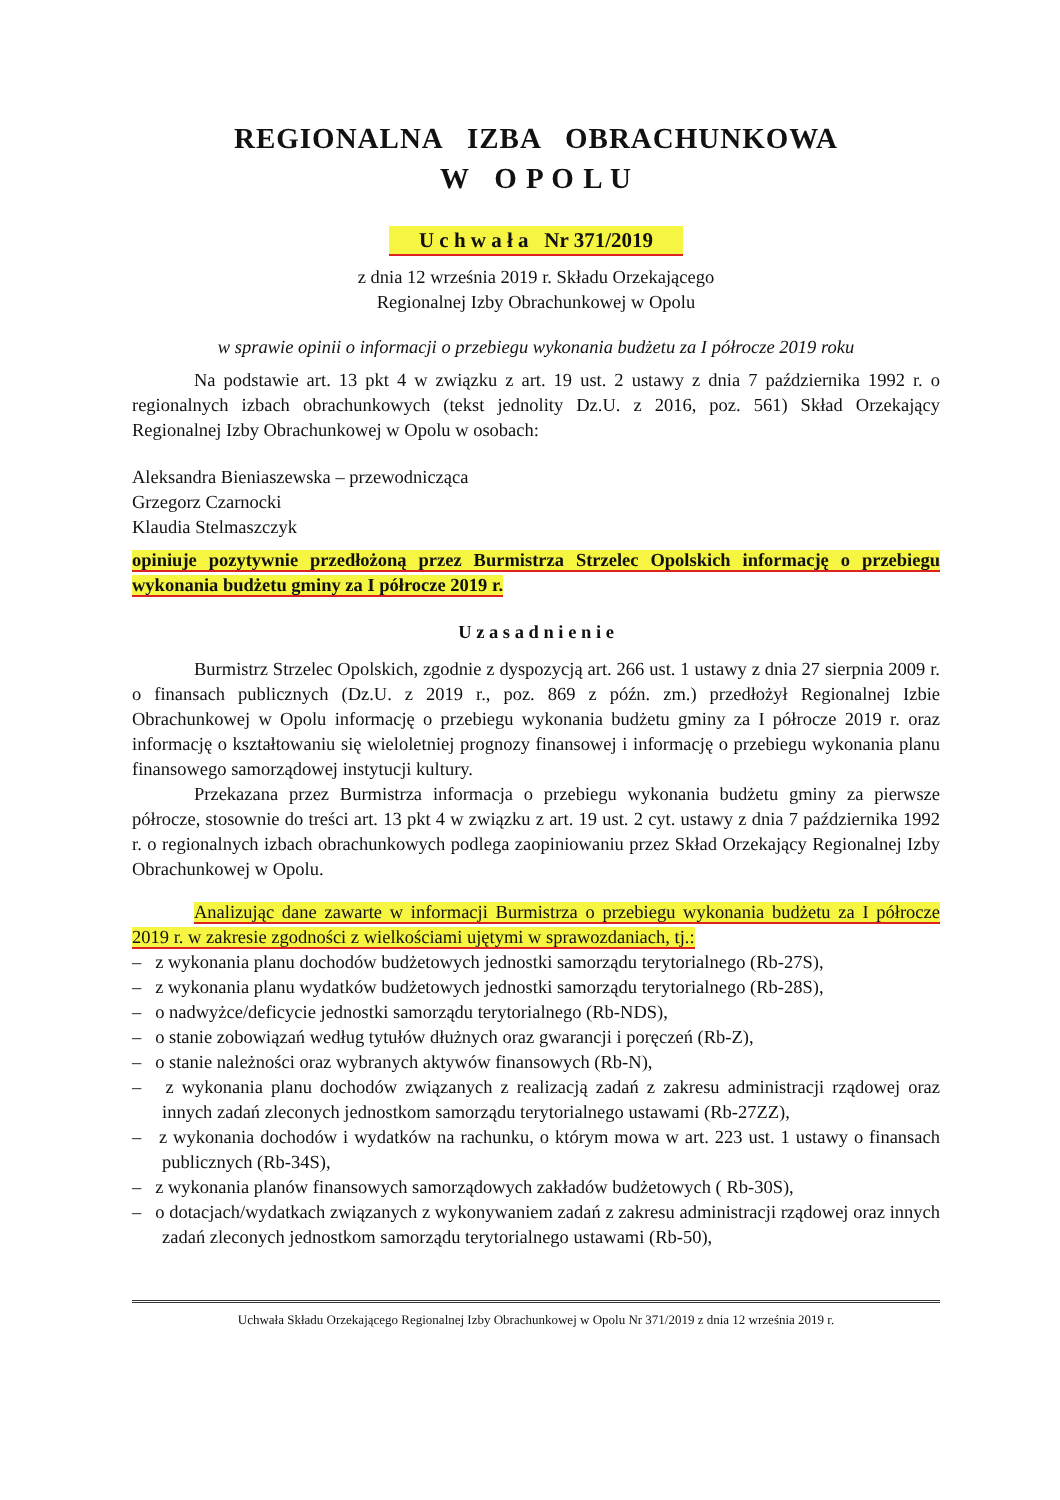REGIONALNA IZBA OBRACHUNKOWA
W O P O L U
U c h w a ł a Nr 371/2019
z dnia 12 września 2019 r. Składu Orzekającego
Regionalnej Izby Obrachunkowej w Opolu
w sprawie opinii o informacji o przebiegu wykonania budżetu za I półrocze 2019 roku
Na podstawie art. 13 pkt 4 w związku z art. 19 ust. 2 ustawy z dnia 7 października 1992 r. o regionalnych izbach obrachunkowych (tekst jednolity Dz.U. z 2016, poz. 561) Skład Orzekający Regionalnej Izby Obrachunkowej w Opolu w osobach:
Aleksandra Bieniaszewska – przewodnicząca
Grzegorz Czarnocki
Klaudia Stelmaszczyk
opiniuje pozytywnie przedłożoną przez Burmistrza Strzelec Opolskich informację o przebiegu wykonania budżetu gminy za I półrocze 2019 r.
U z a s a d n i e n i e
Burmistrz Strzelec Opolskich, zgodnie z dyspozycją art. 266 ust. 1 ustawy z dnia 27 sierpnia 2009 r. o finansach publicznych (Dz.U. z 2019 r., poz. 869 z późn. zm.) przedłożył Regionalnej Izbie Obrachunkowej w Opolu informację o przebiegu wykonania budżetu gminy za I półrocze 2019 r. oraz informację o kształtowaniu się wieloletniej prognozy finansowej i informację o przebiegu wykonania planu finansowego samorządowej instytucji kultury.
Przekazana przez Burmistrza informacja o przebiegu wykonania budżetu gminy za pierwsze półrocze, stosownie do treści art. 13 pkt 4 w związku z art. 19 ust. 2 cyt. ustawy z dnia 7 października 1992 r. o regionalnych izbach obrachunkowych podlega zaopiniowaniu przez Skład Orzekający Regionalnej Izby Obrachunkowej w Opolu.
Analizując dane zawarte w informacji Burmistrza o przebiegu wykonania budżetu za I półrocze 2019 r. w zakresie zgodności z wielkościami ujętymi w sprawozdaniach, tj.:
– z wykonania planu dochodów budżetowych jednostki samorządu terytorialnego (Rb-27S),
– z wykonania planu wydatków budżetowych jednostki samorządu terytorialnego (Rb-28S),
– o nadwyżce/deficycie jednostki samorządu terytorialnego (Rb-NDS),
– o stanie zobowiązań według tytułów dłużnych oraz gwarancji i poręczeń (Rb-Z),
– o stanie należności oraz wybranych aktywów finansowych (Rb-N),
– z wykonania planu dochodów związanych z realizacją zadań z zakresu administracji rządowej oraz innych zadań zleconych jednostkom samorządu terytorialnego ustawami (Rb-27ZZ),
– z wykonania dochodów i wydatków na rachunku, o którym mowa w art. 223 ust. 1 ustawy o finansach publicznych (Rb-34S),
– z wykonania planów finansowych samorządowych zakładów budżetowych ( Rb-30S),
– o dotacjach/wydatkach związanych z wykonywaniem zadań z zakresu administracji rządowej oraz innych zadań zleconych jednostkom samorządu terytorialnego ustawami (Rb-50),
Uchwała Składu Orzekającego Regionalnej Izby Obrachunkowej w Opolu Nr 371/2019 z dnia 12 września 2019 r.